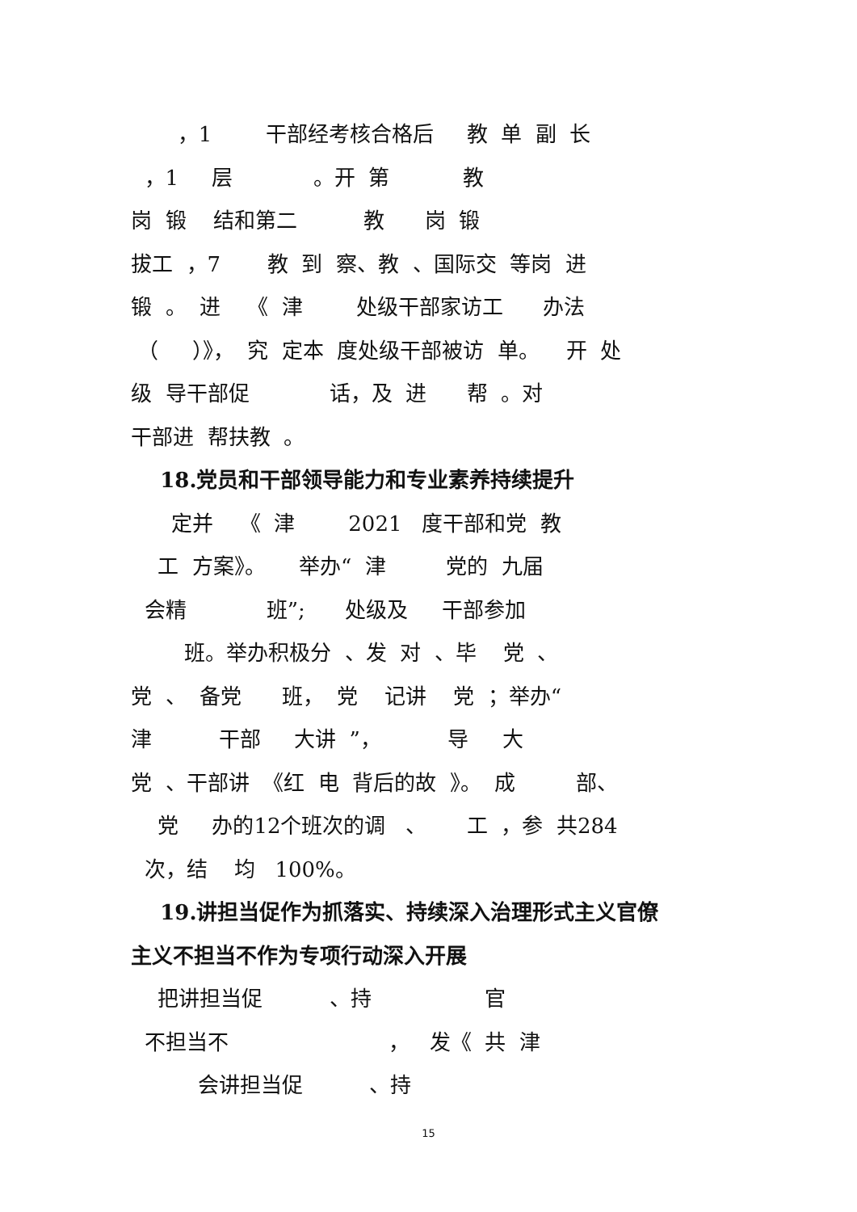，1 干部经考核合格后 教 单 副 长
，1 层 。开 第 教
岗 锻 结和第二 教 岗 锻
拔工 ，7 教 到 察、教 、国际交 等岗 进
锻 。 进 《 津 处级干部家访工 办法
（ ）》， 究 定本 度处级干部被访 单。 开 处
级 导干部促 话，及 进 帮 。对
干部进 帮扶教 。
18.党员和干部领导能力和专业素养持续提升
定并 《 津 2021 度干部和党 教
工 方案》。 举办“ 津 党的 九届
会精 班”; 处级及 干部参加
班。举办积极分 、发 对 、毕 党 、
党 、 备党 班， 党 记讲 党 ；举办“
津 干部 大讲 ”， 导 大
党 、干部讲 《红 电 背后的故 》。 成 部、
党 办的12个班次的调 、 工 ，参 共284
次，结 均 100%。
19.讲担当促作为抓落实、持续深入治理形式主义官僚
主义不担当不作为专项行动深入开展
把讲担当促 、持 官
不担当不 ， 发《 共 津
会讲担当促 、持
15